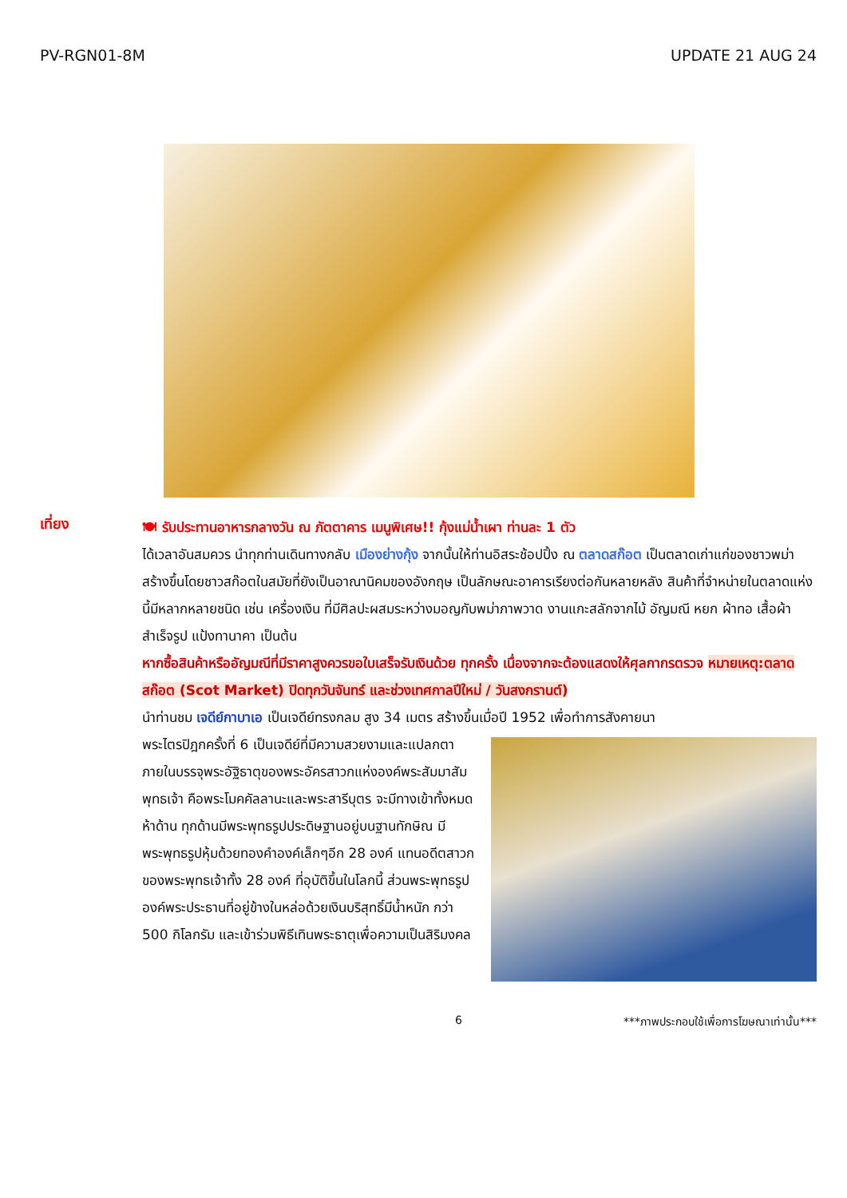PV-RGN01-8M UPDATE 21 AUG 24
เที่ยง
🍽 รับประทานอาหารกลางวัน ณ ภัตตาคาร เมนูพิเศษ!! กุ้งแม่น้ำเผา ท่านละ 1 ตัว
ได้เวลาอันสมควร นำทุกท่านเดินทางกลับ เมืองย่างกุ้ง จากนั้นให้ท่านอิสระช้อปปิ้ง ณ ตลาดสก๊อต เป็นตลาดเก่าแก่ของชาวพม่า สร้างขึ้นโดยชาวสก๊อตในสมัยที่ยังเป็นอาณานิคมของอังกฤษ เป็นลักษณะอาคารเรียงต่อกันหลายหลัง สินค้าที่จำหน่ายในตลาดแห่งนี้มีหลากหลายชนิด เช่น เครื่องเงิน ที่มีศิลปะผสมระหว่างมอญกับพม่าภาพวาด งานแกะสลักจากไม้ อัญมณี หยก ผ้าทอ เสื้อผ้าสำเร็จรูป แป้งทานาคา เป็นต้น
หากซื้อสินค้าหรืออัญมณีที่มีราคาสูงควรขอใบเสร็จรับเงินด้วย ทุกครั้ง เนื่องจากจะต้องแสดงให้ศุลกากรตรวจ หมายเหตุ:ตลาดสก๊อต (Scot Market) ปิดทุกวันจันทร์ และช่วงเทศกาลปีใหม่ / วันสงกรานต์)
นำท่านชม เจดีย์กาบาเอ เป็นเจดีย์ทรงกลม สูง 34 เมตร สร้างขึ้นเมื่อปี 1952 เพื่อทำการสังคายนา
พระไตรปิฎกครั้งที่ 6 เป็นเจดีย์ที่มีความสวยงามและแปลกตา ภายในบรรจุพระอัฐิธาตุของพระอัครสาวกแห่งองค์พระสัมมาสัมพุทธเจ้า คือพระโมคคัลลานะและพระสารีบุตร จะมีทางเข้าทั้งหมดห้าด้าน ทุกด้านมีพระพุทธรูปประดิษฐานอยู่บนฐานทักษิณ มีพระพุทธรูปหุ้มด้วยทองคำองค์เล็กๆอีก 28 องค์ แทนอดีตสาวกของพระพุทธเจ้าทั้ง 28 องค์ ที่อุบัติขึ้นในโลกนี้ ส่วนพระพุทธรูปองค์พระประธานที่อยู่ข้างในหล่อด้วยเงินบริสุทธิ์มีน้ำหนัก กว่า 500 กิโลกรัม และเข้าร่วมพิธีเทินพระธาตุเพื่อความเป็นสิริมงคล
6 ***ภาพประกอบใช้เพื่อการโฆษณาเท่านั้น***